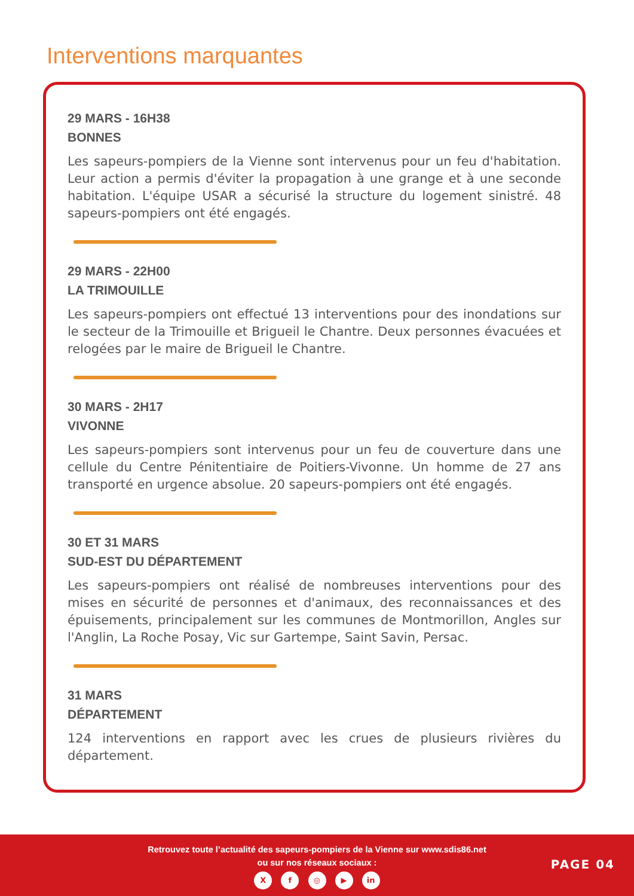Interventions marquantes
29 MARS - 16H38
BONNES
Les sapeurs-pompiers de la Vienne sont intervenus pour un feu d'habitation. Leur action a permis d'éviter la propagation à une grange et à une seconde habitation. L'équipe USAR a sécurisé la structure du logement sinistré. 48 sapeurs-pompiers ont été engagés.
29 MARS - 22H00
LA TRIMOUILLE
Les sapeurs-pompiers ont effectué 13 interventions pour des inondations sur le secteur de la Trimouille et Brigueil le Chantre. Deux personnes évacuées et relogées par le maire de Brigueil le Chantre.
30 MARS - 2H17
VIVONNE
Les sapeurs-pompiers sont intervenus pour un feu de couverture dans une cellule du Centre Pénitentiaire de Poitiers-Vivonne. Un homme de 27 ans transporté en urgence absolue. 20 sapeurs-pompiers ont été engagés.
30 ET 31 MARS
SUD-EST DU DÉPARTEMENT
Les sapeurs-pompiers ont réalisé de nombreuses interventions pour des mises en sécurité de personnes et d'animaux, des reconnaissances et des épuisements, principalement sur les communes de Montmorillon, Angles sur l'Anglin, La Roche Posay, Vic sur Gartempe, Saint Savin, Persac.
31 MARS
DÉPARTEMENT
124 interventions en rapport avec les crues de plusieurs rivières du département.
Retrouvez toute l’actualité des sapeurs-pompiers de la Vienne sur www.sdis86.net
ou sur nos réseaux sociaux :
X f ◎ ▶ in
PAGE 04